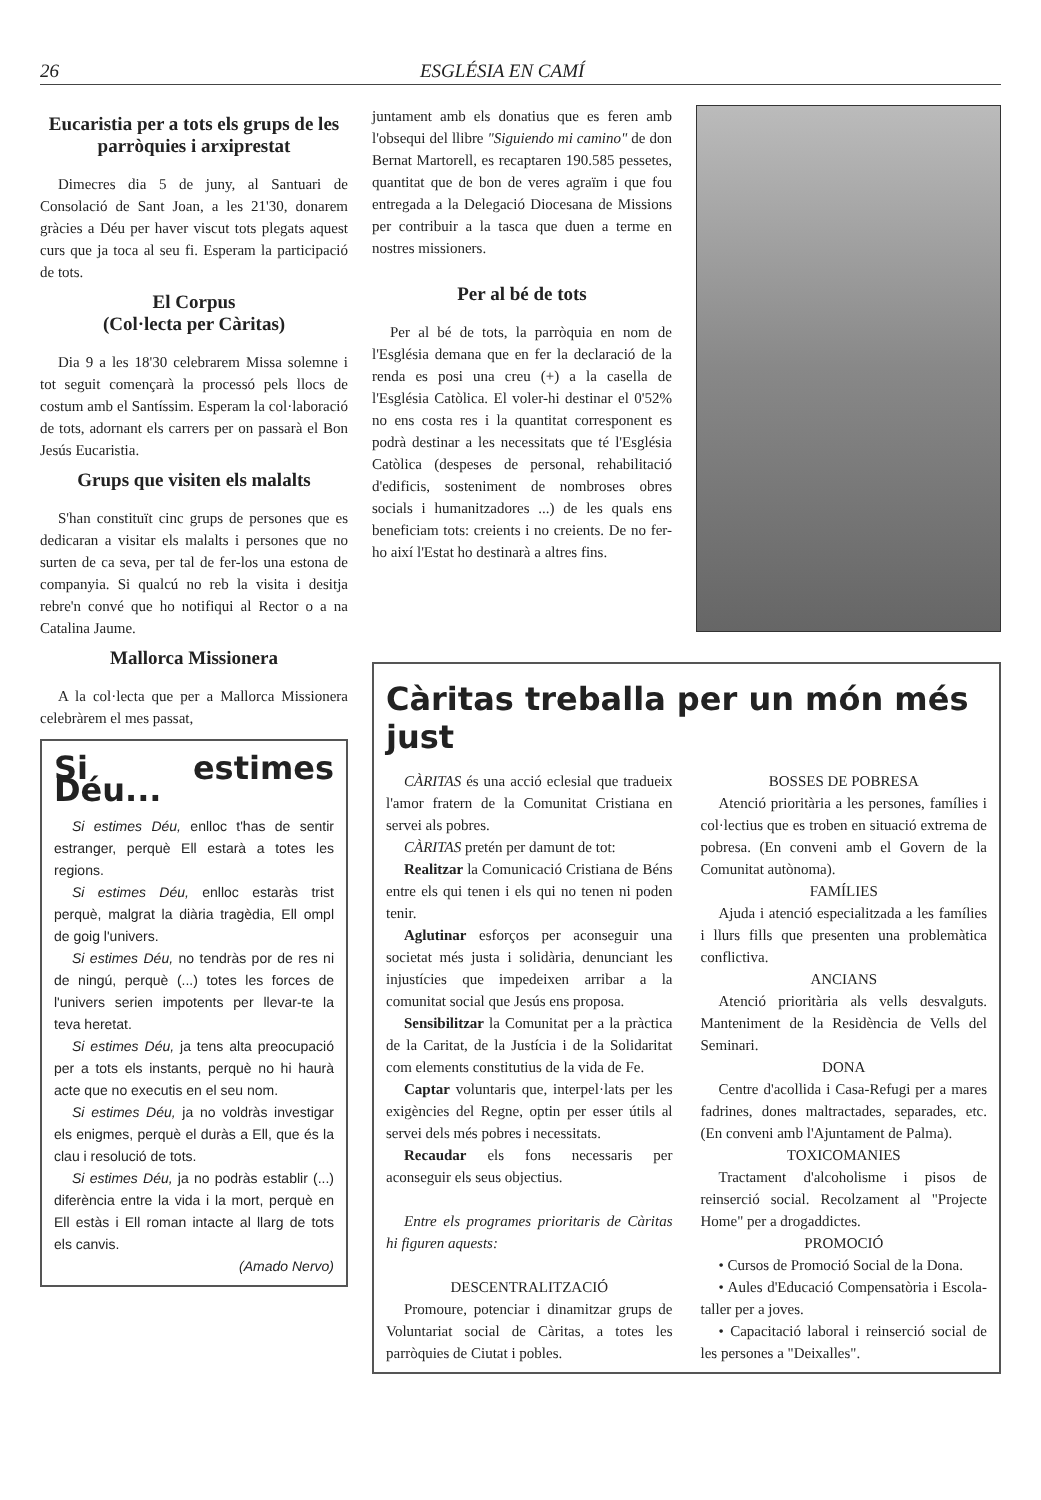26 ESGLÉSIA EN CAMÍ
Eucaristia per a tots els grups de les parròquies i arxiprestat
Dimecres dia 5 de juny, al Santuari de Consolació de Sant Joan, a les 21'30, donarem gràcies a Déu per haver viscut tots plegats aquest curs que ja toca al seu fi. Esperam la participació de tots.
El Corpus
(Col·lecta per Càritas)
Dia 9 a les 18'30 celebrarem Missa solemne i tot seguit començarà la processó pels llocs de costum amb el Santíssim. Esperam la col·laboració de tots, adornant els carrers per on passarà el Bon Jesús Eucaristia.
Grups que visiten els malalts
S'han constituït cinc grups de persones que es dedicaran a visitar els malalts i persones que no surten de ca seva, per tal de fer-los una estona de companyia. Si qualcú no reb la visita i desitja rebre'n convé que ho notifiqui al Rector o a na Catalina Jaume.
Mallorca Missionera
A la col·lecta que per a Mallorca Missionera celebràrem el mes passat,
Si estimes Déu...
Si estimes Déu, enlloc t'has de sentir estranger, perquè Ell estarà a totes les regions.
Si estimes Déu, enlloc estaràs trist perquè, malgrat la diària tragèdia, Ell ompl de goig l'univers.
Si estimes Déu, no tendràs por de res ni de ningú, perquè (...) totes les forces de l'univers serien impotents per llevar-te la teva heretat.
Si estimes Déu, ja tens alta preocupació per a tots els instants, perquè no hi haurà acte que no executis en el seu nom.
Si estimes Déu, ja no voldràs investigar els enigmes, perquè el duràs a Ell, que és la clau i resolució de tots.
Si estimes Déu, ja no podràs establir (...) diferència entre la vida i la mort, perquè en Ell estàs i Ell roman intacte al llarg de tots els canvis.
(Amado Nervo)
juntament amb els donatius que es feren amb l'obsequi del llibre "Siguiendo mi camino" de don Bernat Martorell, es recaptaren 190.585 pessetes, quantitat que de bon de veres agraïm i que fou entregada a la Delegació Diocesana de Missions per contribuir a la tasca que duen a terme en nostres missioners.
Per al bé de tots
Per al bé de tots, la parròquia en nom de l'Església demana que en fer la declaració de la renda es posi una creu (+) a la casella de l'Església Catòlica. El voler-hi destinar el 0'52% no ens costa res i la quantitat corresponent es podrà destinar a les necessitats que té l'Església Catòlica (despeses de personal, rehabilitació d'edificis, sosteniment de nombroses obres socials i humanitzadores ...) de les quals ens beneficiam tots: creients i no creients. De no fer-ho així l'Estat ho destinarà a altres fins.
Càritas treballa per un món més just
CÀRITAS és una acció eclesial que tradueix l'amor fratern de la Comunitat Cristiana en servei als pobres.
CÀRITAS pretén per damunt de tot:
Realitzar la Comunicació Cristiana de Béns entre els qui tenen i els qui no tenen ni poden tenir.
Aglutinar esforços per aconseguir una societat més justa i solidària, denunciant les injustícies que impedeixen arribar a la comunitat social que Jesús ens proposa.
Sensibilitzar la Comunitat per a la pràctica de la Caritat, de la Justícia i de la Solidaritat com elements constitutius de la vida de Fe.
Captar voluntaris que, interpel·lats per les exigències del Regne, optin per esser útils al servei dels més pobres i necessitats.
Recaudar els fons necessaris per aconseguir els seus objectius.
Entre els programes prioritaris de Càritas hi figuren aquests:
DESCENTRALITZACIÓ
Promoure, potenciar i dinamitzar grups de Voluntariat social de Càritas, a totes les parròquies de Ciutat i pobles.
BOSSES DE POBRESA
Atenció prioritària a les persones, famílies i col·lectius que es troben en situació extrema de pobresa. (En conveni amb el Govern de la Comunitat autònoma).
FAMÍLIES
Ajuda i atenció especialitzada a les famílies i llurs fills que presenten una problemàtica conflictiva.
ANCIANS
Atenció prioritària als vells desvalguts. Manteniment de la Residència de Vells del Seminari.
DONA
Centre d'acollida i Casa-Refugi per a mares fadrines, dones maltractades, separades, etc. (En conveni amb l'Ajuntament de Palma).
TOXICOMANIES
Tractament d'alcoholisme i pisos de reinserció social. Recolzament al "Projecte Home" per a drogaddictes.
PROMOCIÓ
• Cursos de Promoció Social de la Dona.
• Aules d'Educació Compensatòria i Escola-taller per a joves.
• Capacitació laboral i reinserció social de les persones a "Deixalles".